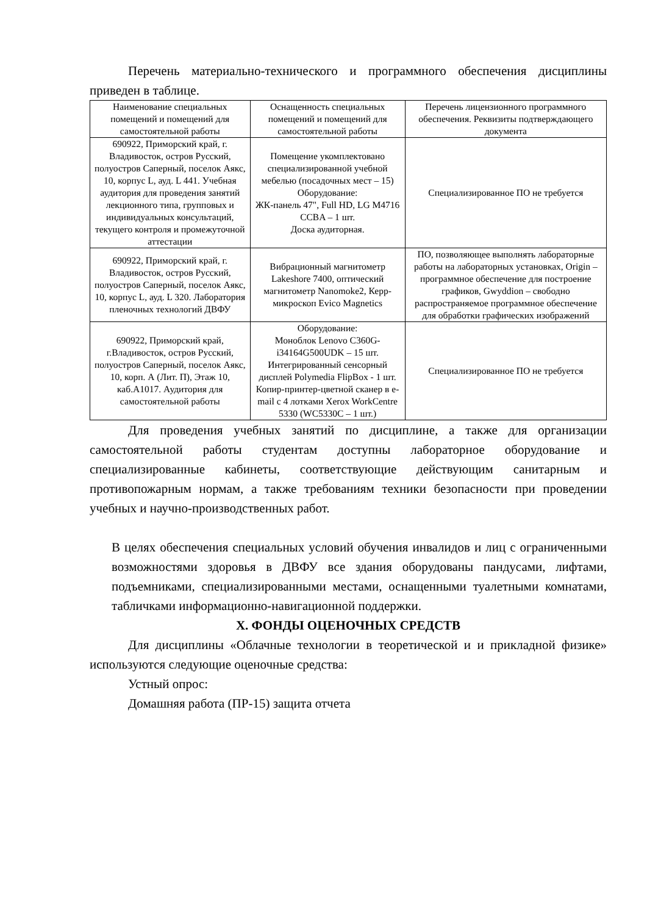Перечень материально-технического и программного обеспечения дисциплины приведен в таблице.
| Наименование специальных помещений и помещений для самостоятельной работы | Оснащенность специальных помещений и помещений для самостоятельной работы | Перечень лицензионного программного обеспечения. Реквизиты подтверждающего документа |
| --- | --- | --- |
| 690922, Приморский край, г. Владивосток, остров Русский, полуостров Саперный, поселок Аякс, 10, корпус L, ауд. L 441. Учебная аудитория для проведения занятий лекционного типа, групповых и индивидуальных консультаций, текущего контроля и промежуточной аттестации | Помещение укомплектовано специализированной учебной мебелью (посадочных мест – 15) Оборудование: ЖК-панель 47", Full HD, LG M4716 CCBA – 1 шт. Доска аудиторная. | Специализированное ПО не требуется |
| 690922, Приморский край, г. Владивосток, остров Русский, полуостров Саперный, поселок Аякс, 10, корпус L, ауд. L 320. Лаборатория пленочных технологий ДВФУ | Вибрационный магнитометр Lakeshore 7400, оптический магнитометр Nanomoke2, Керр-микроскоп Evico Magnetics | ПО, позволяющее выполнять лабораторные работы на лабораторных установках, Origin – программное обеспечение для построение графиков, Gwyddion – свободно распространяемое программное обеспечение для обработки графических изображений |
| 690922, Приморский край, г.Владивосток, остров Русский, полуостров Саперный, поселок Аякс, 10, корп. А (Лит. П), Этаж 10, каб.А1017. Аудитория для самостоятельной работы | Оборудование: Моноблок Lenovo C360G-i34164G500UDK – 15 шт. Интегрированный сенсорный дисплей Polymedia FlipBox - 1 шт. Копир-принтер-цветной сканер в e-mail с 4 лотками Xerox WorkCentre 5330 (WC5330C – 1 шт.) | Специализированное ПО не требуется |
Для проведения учебных занятий по дисциплине, а также для организации самостоятельной работы студентам доступны лабораторное оборудование и специализированные кабинеты, соответствующие действующим санитарным и противопожарным нормам, а также требованиям техники безопасности при проведении учебных и научно-производственных работ.
В целях обеспечения специальных условий обучения инвалидов и лиц с ограниченными возможностями здоровья в ДВФУ все здания оборудованы пандусами, лифтами, подъемниками, специализированными местами, оснащенными туалетными комнатами, табличками информационно-навигационной поддержки.
X. ФОНДЫ ОЦЕНОЧНЫХ СРЕДСТВ
Для дисциплины «Облачные технологии в теоретической и и прикладной физике» используются следующие оценочные средства:
Устный опрос:
Домашняя работа (ПР-15) защита отчета